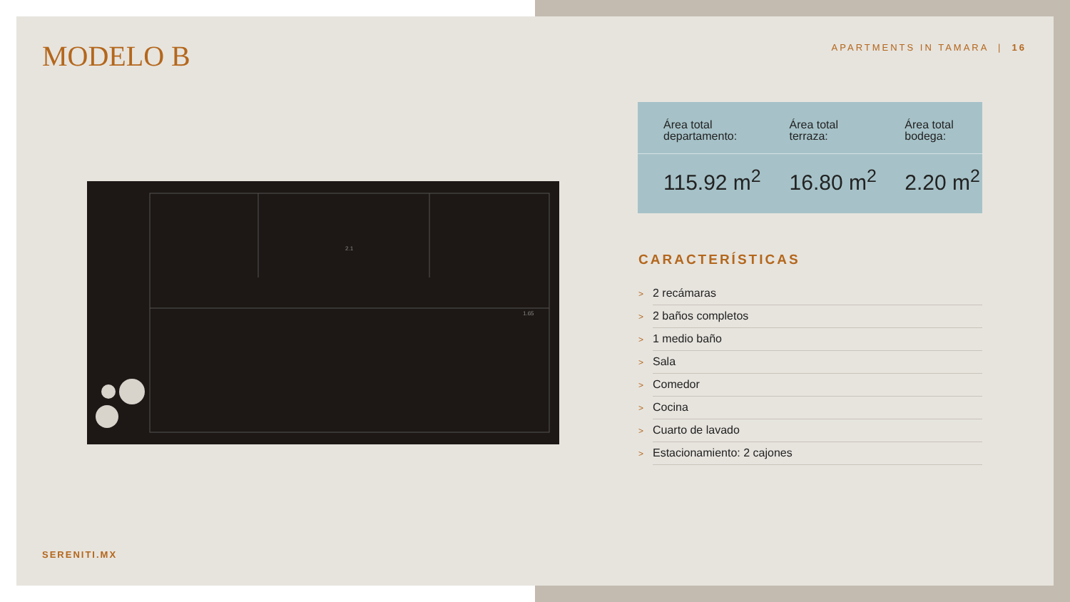MODELO B APARTMENTS IN TAMARA | 16
2.1
1.65
| Área total departamento: | Área total terraza: | Área total bodega: |
| --- | --- | --- |
| 115.92 m<sup>2</sup> | 16.80 m<sup>2</sup> | 2.20 m<sup>2</sup> |
CARACTERÍSTICAS
> 2 recámaras
> 2 baños completos
> 1 medio baño
> Sala
> Comedor
> Cocina
> Cuarto de lavado
> Estacionamiento: 2 cajones
SERENITI.MX